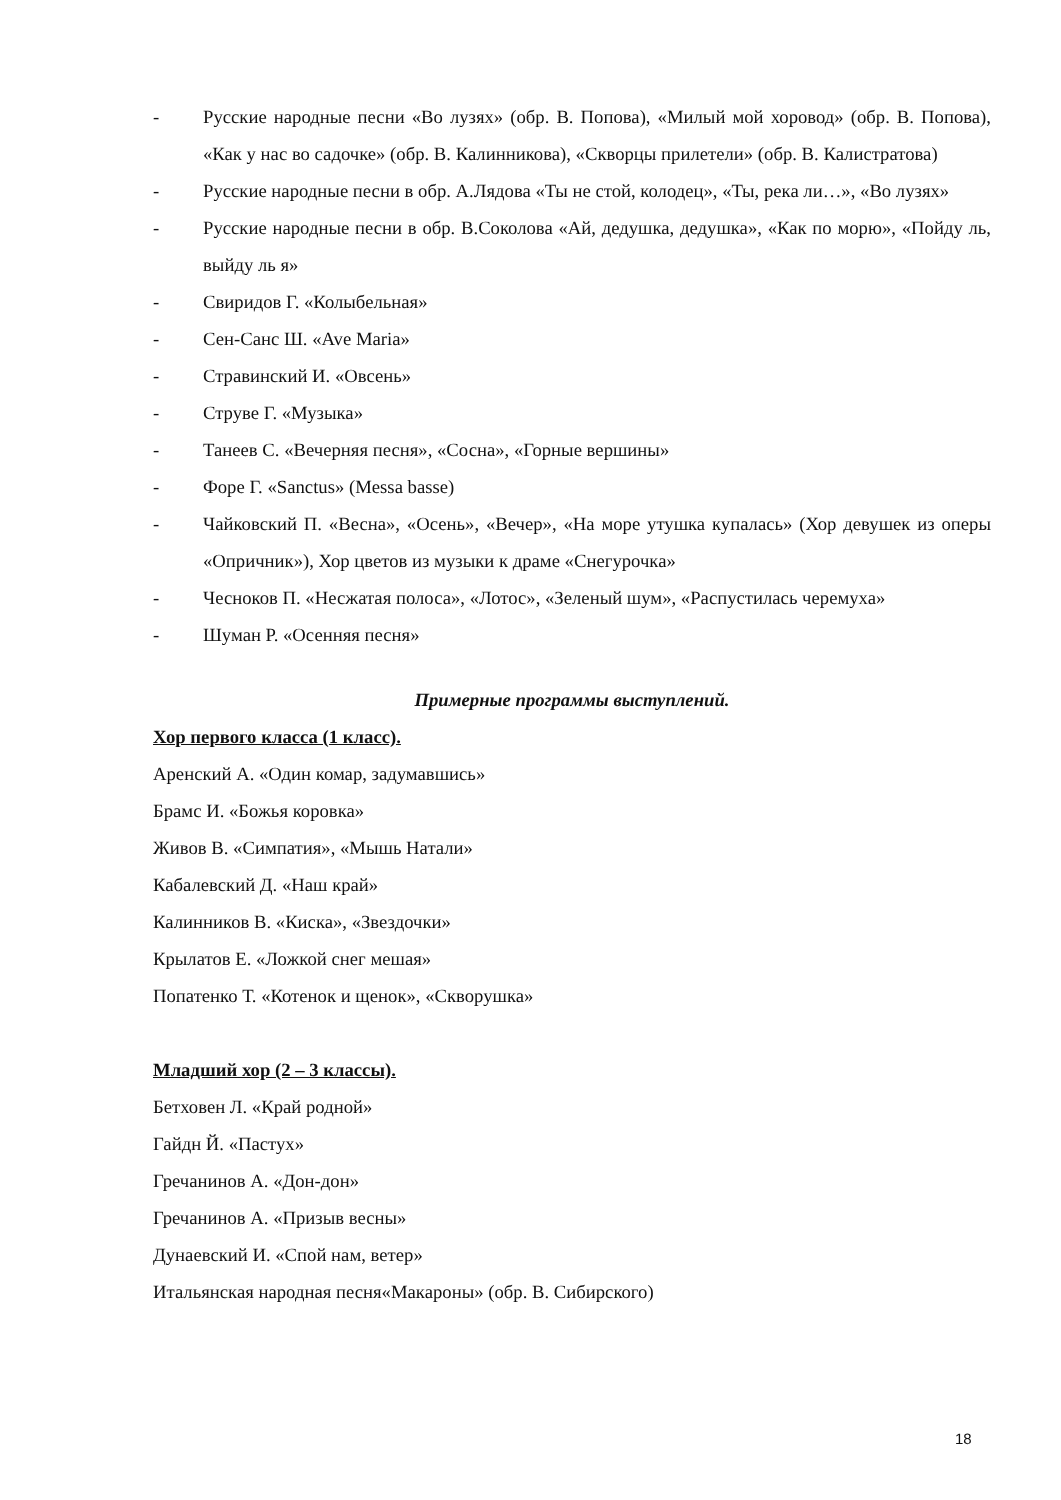- Русские народные песни «Во лузях» (обр. В. Попова), «Милый мой хоровод» (обр. В. Попова), «Как у нас во садочке» (обр. В. Калинникова), «Скворцы прилетели» (обр. В. Калистратова)
- Русские народные песни в обр. А.Лядова «Ты не стой, колодец», «Ты, река ли…», «Во лузях»
- Русские народные песни в обр. В.Соколова «Ай, дедушка, дедушка», «Как по морю», «Пойду ль, выйду ль я»
- Свиридов Г. «Колыбельная»
- Сен-Санс Ш. «Ave Maria»
- Стравинский И. «Овсень»
- Струве Г. «Музыка»
- Танеев С. «Вечерняя песня», «Сосна», «Горные вершины»
- Форе Г. «Sanctus» (Messa basse)
- Чайковский П. «Весна», «Осень», «Вечер», «На море утушка купалась» (Хор девушек из оперы «Опричник»), Хор цветов из музыки к драме «Снегурочка»
- Чесноков П. «Несжатая полоса», «Лотос», «Зеленый шум», «Распустилась черемуха»
- Шуман Р. «Осенняя песня»
Примерные программы выступлений.
Хор первого класса (1 класс).
Аренский А. «Один комар, задумавшись»
Брамс И. «Божья коровка»
Живов В. «Симпатия», «Мышь Натали»
Кабалевский Д. «Наш край»
Калинников В. «Киска», «Звездочки»
Крылатов Е. «Ложкой снег мешая»
Попатенко Т. «Котенок и щенок», «Скворушка»
Младший хор (2 – 3 классы).
Бетховен Л. «Край родной»
Гайдн Й. «Пастух»
Гречанинов А. «Дон-дон»
Гречанинов А. «Призыв весны»
Дунаевский И. «Спой нам, ветер»
Итальянская народная песня«Макароны» (обр. В. Сибирского)
18